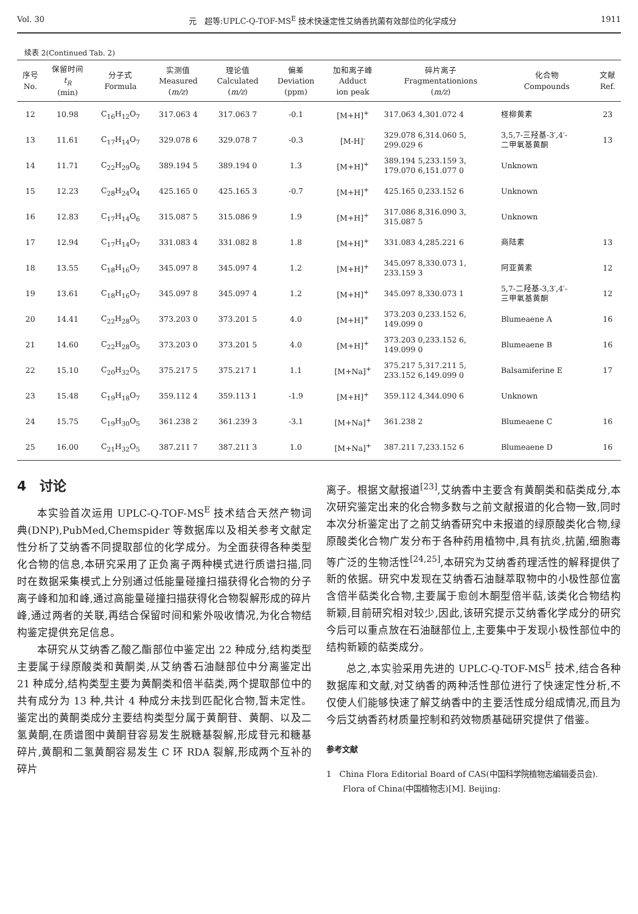Vol. 30 元　超等:UPLC-Q-TOF-MS<sup>E</sup> 技术快速定性艾纳香抗菌有效部位的化学成分 1911
续表 2(Continued Tab. 2)
| 序号 No. | 保留时间 t<sub>R</sub> (min) | 分子式 Formula | 实测值 Measured ( m/z ) | 理论值 Calculated ( m/z ) | 偏差 Deviation (ppm) | 加和离子峰 Adduct ion peak | 碎片离子 Fragmentationions ( m/z ) | 化合物 Compounds | 文献 Ref. |
| --- | --- | --- | --- | --- | --- | --- | --- | --- | --- |
| 12 | 10.98 | C<sub>16</sub>H<sub>12</sub>O<sub>7</sub> | 317.063 4 | 317.063 7 | -0.1 | [M+H]<sup>+</sup> | 317.063 4,301.072 4 | 柽柳黄素 | 23 |
| 13 | 11.61 | C<sub>17</sub>H<sub>14</sub>O<sub>7</sub> | 329.078 6 | 329.078 7 | -0.3 | [M-H]<sup>-</sup> | 329.078 6,314.060 5, 299.029 6 | 3,5,7-三羟基-3′,4′- 二甲氧基黄酮 | 13 |
| 14 | 11.71 | C<sub>22</sub>H<sub>29</sub>O<sub>6</sub> | 389.194 5 | 389.194 0 | 1.3 | [M+H]<sup>+</sup> | 389.194 5,233.159 3, 179.070 6,151.077 0 | Unknown | |
| 15 | 12.23 | C<sub>28</sub>H<sub>24</sub>O<sub>4</sub> | 425.165 0 | 425.165 3 | -0.7 | [M+H]<sup>+</sup> | 425.165 0,233.152 6 | Unknown | |
| 16 | 12.83 | C<sub>17</sub>H<sub>14</sub>O<sub>6</sub> | 315.087 5 | 315.086 9 | 1.9 | [M+H]<sup>+</sup> | 317.086 8,316.090 3, 315.087 5 | Unknown | |
| 17 | 12.94 | C<sub>17</sub>H<sub>14</sub>O<sub>7</sub> | 331.083 4 | 331.082 8 | 1.8 | [M+H]<sup>+</sup> | 331.083 4,285.221 6 | 商陆素 | 13 |
| 18 | 13.55 | C<sub>18</sub>H<sub>16</sub>O<sub>7</sub> | 345.097 8 | 345.097 4 | 1.2 | [M+H]<sup>+</sup> | 345.097 8,330.073 1, 233.159 3 | 阿亚黄素 | 12 |
| 19 | 13.61 | C<sub>18</sub>H<sub>16</sub>O<sub>7</sub> | 345.097 8 | 345.097 4 | 1.2 | [M+H]<sup>+</sup> | 345.097 8,330.073 1 | 5,7-二羟基-3,3′,4′- 三甲氧基黄酮 | 12 |
| 20 | 14.41 | C<sub>22</sub>H<sub>28</sub>O<sub>5</sub> | 373.203 0 | 373.201 5 | 4.0 | [M+H]<sup>+</sup> | 373.203 0,233.152 6, 149.099 0 | Blumeaene A | 16 |
| 21 | 14.60 | C<sub>22</sub>H<sub>28</sub>O<sub>5</sub> | 373.203 0 | 373.201 5 | 4.0 | [M+H]<sup>+</sup> | 373.203 0,233.152 6, 149.099 0 | Blumeaene B | 16 |
| 22 | 15.10 | C<sub>20</sub>H<sub>32</sub>O<sub>5</sub> | 375.217 5 | 375.217 1 | 1.1 | [M+Na]<sup>+</sup> | 375.217 5,317.211 5, 233.152 6,149.099 0 | Balsamiferine E | 17 |
| 23 | 15.48 | C<sub>19</sub>H<sub>18</sub>O<sub>7</sub> | 359.112 4 | 359.113 1 | -1.9 | [M+H]<sup>+</sup> | 359.112 4,344.090 6 | Unknown | |
| 24 | 15.75 | C<sub>19</sub>H<sub>30</sub>O<sub>5</sub> | 361.238 2 | 361.239 3 | -3.1 | [M+Na]<sup>+</sup> | 361.238 2 | Blumeaene C | 16 |
| 25 | 16.00 | C<sub>21</sub>H<sub>32</sub>O<sub>5</sub> | 387.211 7 | 387.211 3 | 1.0 | [M+Na]<sup>+</sup> | 387.211 7,233.152 6 | Blumeaene D | 16 |
4　讨论
本实验首次运用 UPLC-Q-TOF-MS<sup>E</sup> 技术结合天然产物词典(DNP),PubMed,Chemspider 等数据库以及相关参考文献定性分析了艾纳香不同提取部位的化学成分。为全面获得各种类型化合物的信息,本研究采用了正负离子两种模式进行质谱扫描,同时在数据采集模式上分别通过低能量碰撞扫描获得化合物的分子离子峰和加和峰,通过高能量碰撞扫描获得化合物裂解形成的碎片峰,通过两者的关联,再结合保留时间和紫外吸收情况,为化合物结构鉴定提供充足信息。
本研究从艾纳香乙酸乙酯部位中鉴定出 22 种成分,结构类型主要属于绿原酸类和黄酮类,从艾纳香石油醚部位中分离鉴定出 21 种成分,结构类型主要为黄酮类和倍半萜类,两个提取部位中的共有成分为 13 种,共计 4 种成分未找到匹配化合物,暂未定性。鉴定出的黄酮类成分主要结构类型分属于黄酮苷、黄酮、以及二氢黄酮,在质谱图中黄酮苷容易发生脱糖基裂解,形成苷元和糖基碎片,黄酮和二氢黄酮容易发生 C 环 RDA 裂解,形成两个互补的碎片
离子。根据文献报道<sup>[23]</sup>,艾纳香中主要含有黄酮类和萜类成分,本次研究鉴定出来的化合物多数与之前文献报道的化合物一致,同时本次分析鉴定出了之前艾纳香研究中未报道的绿原酸类化合物,绿原酸类化合物广发分布于各种药用植物中,具有抗炎,抗菌,细胞毒等广泛的生物活性<sup>[24,25]</sup>,本研究为艾纳香药理活性的解释提供了新的依据。研究中发现在艾纳香石油醚萃取物中的小极性部位富含倍半萜类化合物,主要属于愈创木酮型倍半萜,该类化合物结构新颖,目前研究相对较少,因此,该研究提示艾纳香化学成分的研究今后可以重点放在石油醚部位上,主要集中于发现小极性部位中的结构新颖的萜类成分。
总之,本实验采用先进的 UPLC-Q-TOF-MS<sup>E</sup> 技术,结合各种数据库和文献,对艾纳香的两种活性部位进行了快速定性分析,不仅使人们能够快速了解艾纳香中的主要活性成分组成情况,而且为今后艾纳香药材质量控制和药效物质基础研究提供了借鉴。
参考文献
1　China Flora Editorial Board of CAS(中国科学院植物志编辑委员会). Flora of China(中国植物志)[M]. Beijing: